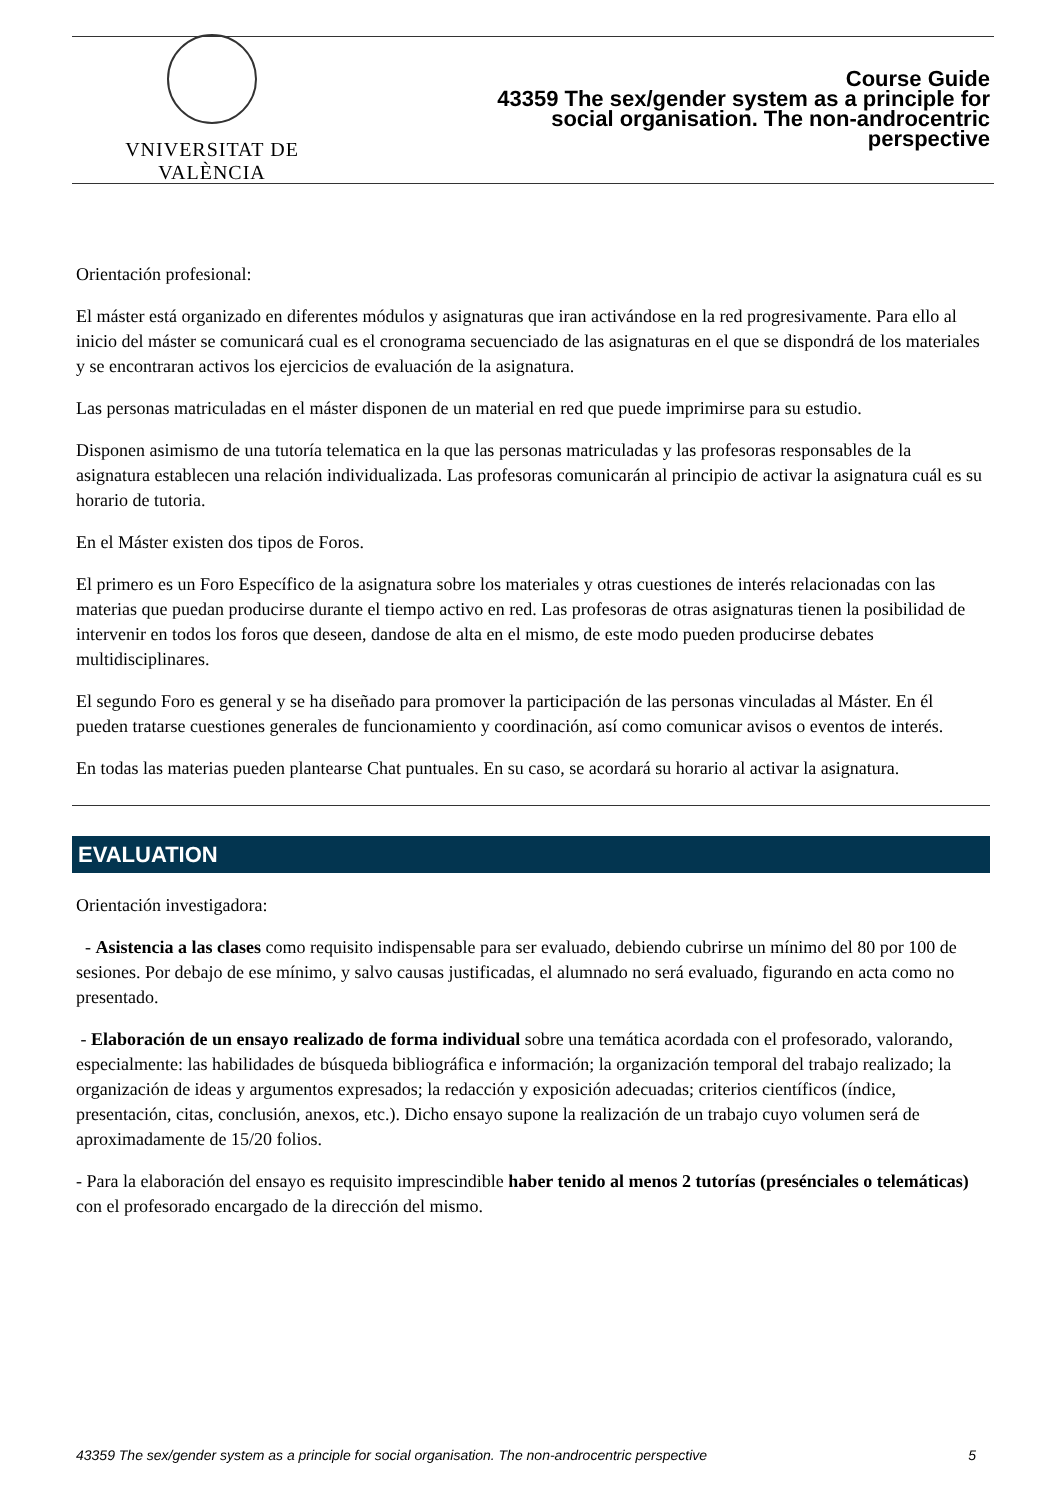VNIVERSITAT DE VALÈNCIA
Course Guide
43359 The sex/gender system as a principle for
social organisation. The non-androcentric
perspective
Orientación profesional:
El máster está organizado en diferentes módulos y asignaturas que iran activándose en la red progresivamente. Para ello al inicio del máster se comunicará cual es el cronograma secuenciado de las asignaturas en el que se dispondrá de los materiales y se encontraran activos los ejercicios de evaluación de la asignatura.
Las personas matriculadas en el máster disponen de un material en red que puede imprimirse para su estudio.
Disponen asimismo de una tutoría telematica en la que las personas matriculadas y las profesoras responsables de la asignatura establecen una relación individualizada. Las profesoras comunicarán al principio de activar la asignatura cuál es su horario de tutoria.
En el Máster existen dos tipos de Foros.
El primero es un Foro Específico de la asignatura sobre los materiales y otras cuestiones de interés relacionadas con las materias que puedan producirse durante el tiempo activo en red. Las profesoras de otras asignaturas tienen la posibilidad de intervenir en todos los foros que deseen, dandose de alta en el mismo, de este modo pueden producirse debates multidisciplinares.
El segundo Foro es general y se ha diseñado para promover la participación de las personas vinculadas al Máster. En él pueden tratarse cuestiones generales de funcionamiento y coordinación, así como comunicar avisos o eventos de interés.
En todas las materias pueden plantearse Chat puntuales. En su caso, se acordará su horario al activar la asignatura.
EVALUATION
Orientación investigadora:
- Asistencia a las clases como requisito indispensable para ser evaluado, debiendo cubrirse un mínimo del 80 por 100 de sesiones. Por debajo de ese mínimo, y salvo causas justificadas, el alumnado no será evaluado, figurando en acta como no presentado.
- Elaboración de un ensayo realizado de forma individual sobre una temática acordada con el profesorado, valorando, especialmente: las habilidades de búsqueda bibliográfica e información; la organización temporal del trabajo realizado; la organización de ideas y argumentos expresados; la redacción y exposición adecuadas; criterios científicos (índice, presentación, citas, conclusión, anexos, etc.). Dicho ensayo supone la realización de un trabajo cuyo volumen será de aproximadamente de 15/20 folios.
- Para la elaboración del ensayo es requisito imprescindible haber tenido al menos 2 tutorías (presénciales o telemáticas) con el profesorado encargado de la dirección del mismo.
43359 The sex/gender system as a principle for social organisation. The non-androcentric perspective 5